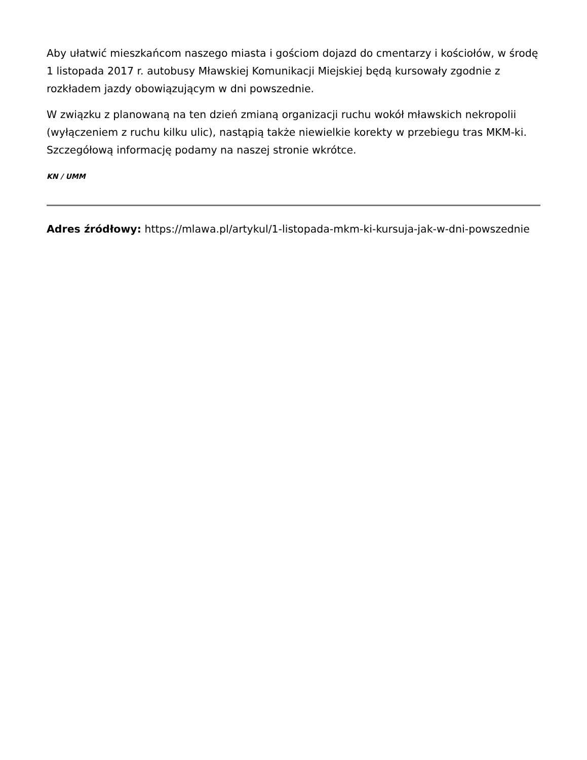Aby ułatwić mieszkańcom naszego miasta i gościom dojazd do cmentarzy i kościołów, w środę 1 listopada 2017 r. autobusy Mławskiej Komunikacji Miejskiej będą kursowały zgodnie z rozkładem jazdy obowiązującym w dni powszednie.
W związku z planowaną na ten dzień zmianą organizacji ruchu wokół mławskich nekropolii (wyłączeniem z ruchu kilku ulic), nastąpią także niewielkie korekty w przebiegu tras MKM-ki. Szczegółową informację podamy na naszej stronie wkrótce.
KN / UMM
Adres źródłowy: https://mlawa.pl/artykul/1-listopada-mkm-ki-kursuja-jak-w-dni-powszednie